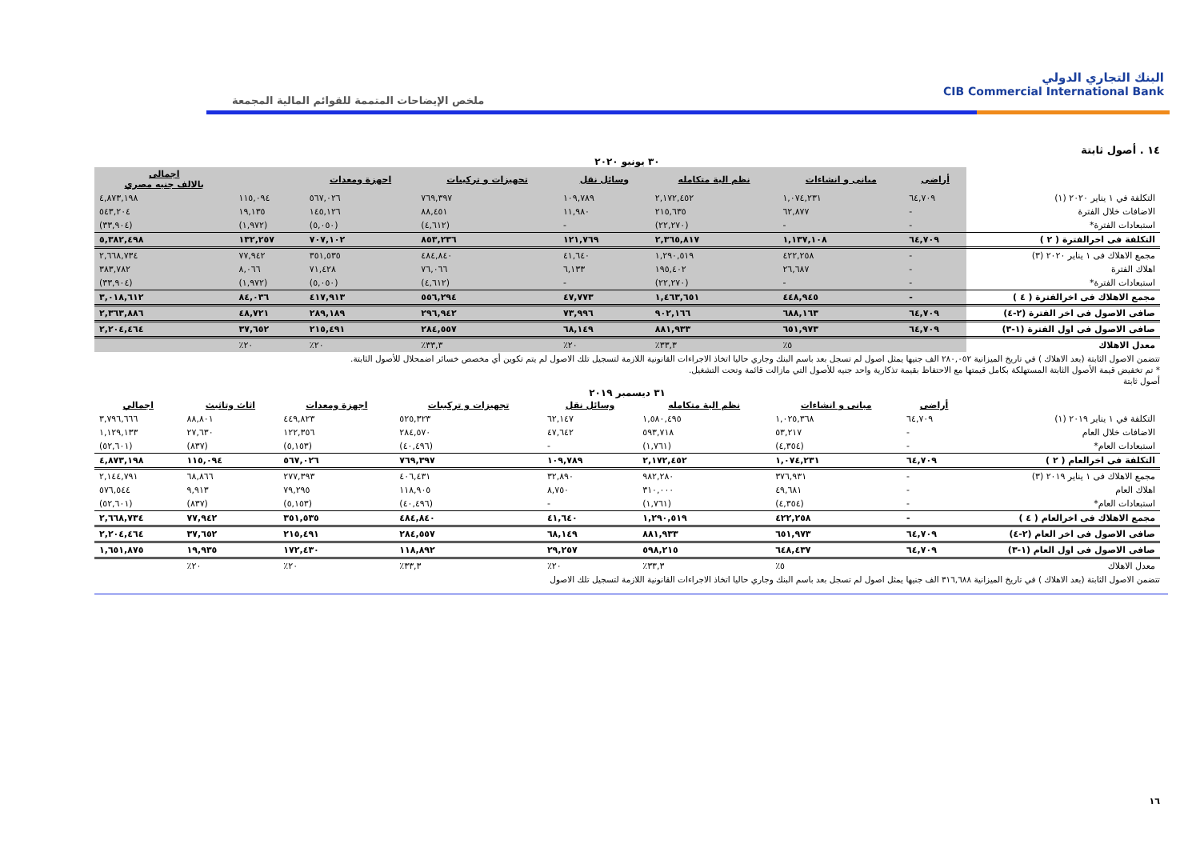البنك التجاري الدولي
CIB Commercial International Bank
ملخص الإيضاحات المتممة للقوائم المالية المجمعة
١٤ . أصول ثابتة
٣٠ يونيو ٢٠٢٠
| | أراضى | مبانى و انشاءات | نظم الية متكامله | وسائل نقل | تجهيزات و تركيبات | اجهزة ومعدات | | اجمالى بالالف جنيه مصري |
| --- | --- | --- | --- | --- | --- | --- | --- | --- |
| التكلفة في ١ يناير ٢٠٢٠ (١) | ٦٤,٧٠٩ | ١,٠٧٤,٢٣١ | ٢,١٧٢,٤٥٢ | ١٠٩,٧٨٩ | ٧٦٩,٣٩٧ | ٥٦٧,٠٢٦ | ١١٥,٠٩٤ | ٤,٨٧٣,١٩٨ |
| الاضافات خلال الفترة | - | ٦٢,٨٧٧ | ٢١٥,٦٣٥ | ١١,٩٨٠ | ٨٨,٤٥١ | ١٤٥,١٢٦ | ١٩,١٣٥ | ٥٤٣,٢٠٤ |
| استبعادات الفترة* | - | - | (٢٢,٢٧٠) | - | (٤,٦١٢) | (٥,٠٥٠) | (١,٩٧٢) | (٣٣,٩٠٤) |
| التكلفة فى اخرالفترة ( ٢ ) | ٦٤,٧٠٩ | ١,١٣٧,١٠٨ | ٢,٣٦٥,٨١٧ | ١٢١,٧٦٩ | ٨٥٣,٢٣٦ | ٧٠٧,١٠٢ | ١٣٢,٢٥٧ | ٥,٣٨٢,٤٩٨ |
| مجمع الاهلاك فى ١ يناير ٢٠٢٠ (٣) | - | ٤٢٢,٢٥٨ | ١,٢٩٠,٥١٩ | ٤١,٦٤٠ | ٤٨٤,٨٤٠ | ٣٥١,٥٣٥ | ٧٧,٩٤٢ | ٢,٦٦٨,٧٣٤ |
| اهلاك الفترة | - | ٢٦,٦٨٧ | ١٩٥,٤٠٢ | ٦,١٣٣ | ٧٦,٠٦٦ | ٧١,٤٢٨ | ٨,٠٦٦ | ٣٨٣,٧٨٢ |
| استبعادات الفترة* | - | - | (٢٢,٢٧٠) | - | (٤,٦١٢) | (٥,٠٥٠) | (١,٩٧٢) | (٣٣,٩٠٤) |
| مجمع الاهلاك فى اخرالفترة ( ٤ ) | - | ٤٤٨,٩٤٥ | ١,٤٦٣,٦٥١ | ٤٧,٧٧٣ | ٥٥٦,٢٩٤ | ٤١٧,٩١٣ | ٨٤,٠٣٦ | ٣,٠١٨,٦١٢ |
| صافى الاصول فى اخر الفترة (٢-٤) | ٦٤,٧٠٩ | ٦٨٨,١٦٣ | ٩٠٢,١٦٦ | ٧٣,٩٩٦ | ٢٩٦,٩٤٢ | ٢٨٩,١٨٩ | ٤٨,٧٢١ | ٢,٣٦٣,٨٨٦ |
| صافى الاصول فى اول الفترة (١-٣) | ٦٤,٧٠٩ | ٦٥١,٩٧٣ | ٨٨١,٩٣٣ | ٦٨,١٤٩ | ٢٨٤,٥٥٧ | ٢١٥,٤٩١ | ٣٧,٦٥٢ | ٢,٢٠٤,٤٦٤ |
| معدل الاهلاك | | ٥٪ | ٣٣,٣٪ | ٢٠٪ | ٣٣,٣٪ | ٢٠٪ | ٢٠٪ | |
تتضمن الاصول الثابتة (بعد الاهلاك ) في تاريخ الميزانية ٢٨٠,٠٥٢ الف جنيها يمثل اصول لم تسجل بعد باسم البنك وجاري حاليا اتخاذ الاجراءات القانونية اللازمة لتسجيل تلك الاصول لم يتم تكوين أي مخصص خسائر اضمحلال للأصول الثابتة.
* تم تخفيض قيمة الأصول الثابتة المستهلكة بكامل قيمتها مع الاحتفاظ بقيمة تذكارية واحد جنيه للأصول التي مازالت قائمة وتحت التشغيل.
أصول ثابتة
٣١ ديسمبر ٢٠١٩
| | أراضى | مبانى و انشاءات | نظم الية متكامله | وسائل نقل | تجهيزات و تركيبات | اجهزة ومعدات | اثاث وتاثيث | اجمالي |
| --- | --- | --- | --- | --- | --- | --- | --- | --- |
| التكلفة في ١ يناير ٢٠١٩ (١) | ٦٤,٧٠٩ | ١,٠٢٥,٣٦٨ | ١,٥٨٠,٤٩٥ | ٦٢,١٤٧ | ٥٢٥,٣٢٣ | ٤٤٩,٨٢٣ | ٨٨,٨٠١ | ٣,٧٩٦,٦٦٦ |
| الاضافات خلال العام | - | ٥٣,٢١٧ | ٥٩٣,٧١٨ | ٤٧,٦٤٢ | ٢٨٤,٥٧٠ | ١٢٢,٣٥٦ | ٢٧,٦٣٠ | ١,١٢٩,١٣٣ |
| استبعادات العام* | - | (٤,٣٥٤) | (١,٧٦١) | - | (٤٠,٤٩٦) | (٥,١٥٣) | (٨٣٧) | (٥٢,٦٠١) |
| التكلفة فى اخرالعام ( ٢ ) | ٦٤,٧٠٩ | ١,٠٧٤,٢٣١ | ٢,١٧٢,٤٥٢ | ١٠٩,٧٨٩ | ٧٦٩,٣٩٧ | ٥٦٧,٠٢٦ | ١١٥,٠٩٤ | ٤,٨٧٣,١٩٨ |
| مجمع الاهلاك فى ١ يناير ٢٠١٩ (٣) | - | ٣٧٦,٩٣١ | ٩٨٢,٢٨٠ | ٣٢,٨٩٠ | ٤٠٦,٤٣١ | ٢٧٧,٣٩٣ | ٦٨,٨٦٦ | ٢,١٤٤,٧٩١ |
| اهلاك العام | - | ٤٩,٦٨١ | ٣١٠,٠٠٠ | ٨,٧٥٠ | ١١٨,٩٠٥ | ٧٩,٢٩٥ | ٩,٩١٣ | ٥٧٦,٥٤٤ |
| استبعادات العام* | - | (٤,٣٥٤) | (١,٧٦١) | - | (٤٠,٤٩٦) | (٥,١٥٣) | (٨٣٧) | (٥٢,٦٠١) |
| مجمع الاهلاك فى اخرالعام ( ٤ ) | - | ٤٢٢,٢٥٨ | ١,٢٩٠,٥١٩ | ٤١,٦٤٠ | ٤٨٤,٨٤٠ | ٣٥١,٥٣٥ | ٧٧,٩٤٢ | ٢,٦٦٨,٧٣٤ |
| صافى الاصول فى اخر العام (٢-٤) | ٦٤,٧٠٩ | ٦٥١,٩٧٣ | ٨٨١,٩٣٣ | ٦٨,١٤٩ | ٢٨٤,٥٥٧ | ٢١٥,٤٩١ | ٣٧,٦٥٢ | ٢,٢٠٤,٤٦٤ |
| صافى الاصول فى اول العام (١-٣) | ٦٤,٧٠٩ | ٦٤٨,٤٣٧ | ٥٩٨,٢١٥ | ٢٩,٢٥٧ | ١١٨,٨٩٢ | ١٧٢,٤٣٠ | ١٩,٩٣٥ | ١,٦٥١,٨٧٥ |
| معدل الاهلاك | | ٥٪ | ٣٣,٣٪ | ٢٠٪ | ٣٣,٣٪ | ٢٠٪ | ٢٠٪ | |
تتضمن الاصول الثابتة (بعد الاهلاك ) في تاريخ الميزانية ٣١٦,٦٨٨ الف جنيها يمثل اصول لم تسجل بعد باسم البنك وجاري حاليا اتخاذ الاجراءات القانونية اللازمة لتسجيل تلك الاصول
١٦